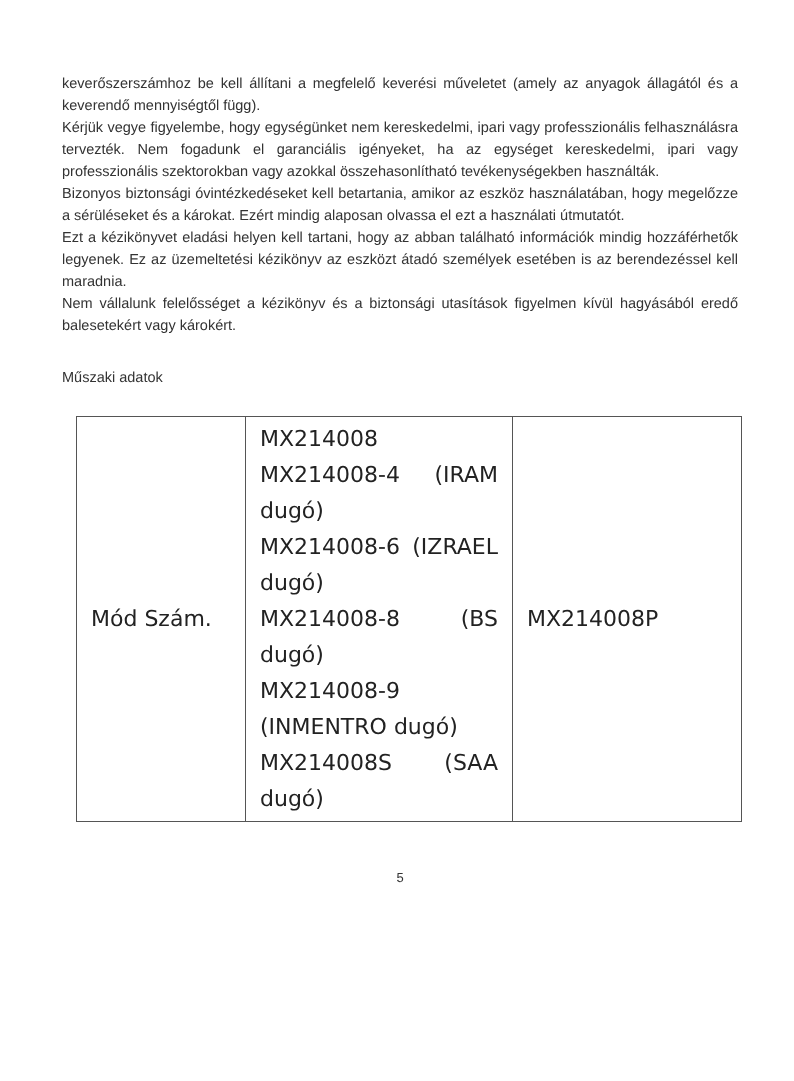keverőszerszámhoz be kell állítani a megfelelő keverési műveletet (amely az anyagok állagától és a keverendő mennyiségtől függ).
Kérjük vegye figyelembe, hogy egységünket nem kereskedelmi, ipari vagy professzionális felhasználásra tervezték. Nem fogadunk el garanciális igényeket, ha az egységet kereskedelmi, ipari vagy professzionális szektorokban vagy azokkal összehasonlítható tevékenységekben használták.
Bizonyos biztonsági óvintézkedéseket kell betartania, amikor az eszköz használatában, hogy megelőzze a sérüléseket és a károkat. Ezért mindig alaposan olvassa el ezt a használati útmutatót.
Ezt a kézikönyvet eladási helyen kell tartani, hogy az abban található információk mindig hozzáférhetők legyenek. Ez az üzemeltetési kézikönyv az eszközt átadó személyek esetében is az berendezéssel kell maradnia.
Nem vállalunk felelősséget a kézikönyv és a biztonsági utasítások figyelmen kívül hagyásából eredő balesetekért vagy károkért.
Műszaki adatok
| Mód Szám. | MX214008 MX214008-4 (IRAM dugó) MX214008-6 (IZRAEL dugó) MX214008-8 (BS dugó) MX214008-9 (INMENTRO dugó) MX214008S (SAA dugó) | MX214008P |
5